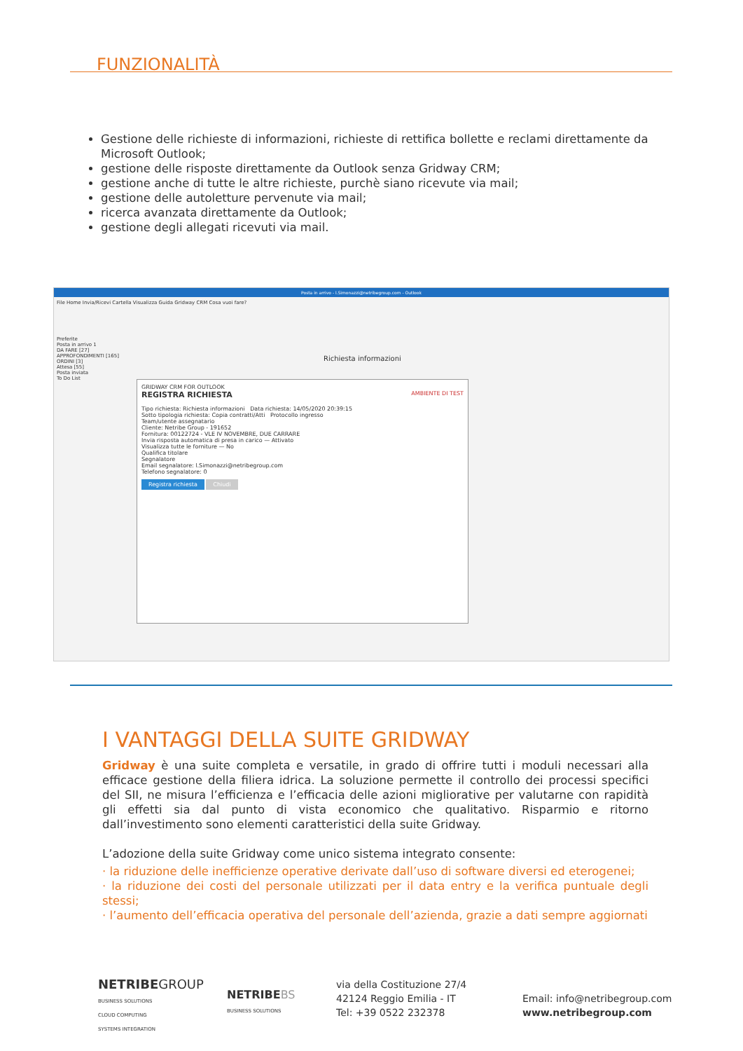FUNZIONALITÀ
Gestione delle richieste di informazioni, richieste di rettifica bollette e reclami direttamente da Microsoft Outlook;
gestione delle risposte direttamente da Outlook senza Gridway CRM;
gestione anche di tutte le altre richieste, purchè siano ricevute via mail;
gestione delle autoletture pervenute via mail;
ricerca avanzata direttamente da Outlook;
gestione degli allegati ricevuti via mail.
Posta in arrivo - l.Simonazzi@netribegroup.com - Outlook
File Home Invia/Ricevi Cartella Visualizza Guida Gridway CRM Cosa vuoi fare?
Preferite
Posta in arrivo 1
DA FARE [27]
APPROFONDIMENTI [165]
ORDINI [3]
Attesa [55]
Posta inviata
To Do List
Richiesta informazioni
GRIDWAY CRM FOR OUTLOOK
REGISTRA RICHIESTA AMBIENTE DI TEST
Tipo richiesta: Richiesta informazioni Data richiesta: 14/05/2020 20:39:15
Sotto tipologia richiesta: Copia contratti/Atti Protocollo ingresso
Team/utente assegnatario
Cliente: Netribe Group - 191652
Fornitura: 00122724 - VLE IV NOVEMBRE, DUE CARRARE
Invia risposta automatica di presa in carico — Attivato
Visualizza tutte le forniture — No
Qualifica titolare
Segnalatore
Email segnalatore: l.Simonazzi@netribegroup.com
Telefono segnalatore: 0
Registra richiesta Chiudi
I VANTAGGI DELLA SUITE GRIDWAY
Gridway è una suite completa e versatile, in grado di offrire tutti i moduli necessari alla efficace gestione della filiera idrica. La soluzione permette il controllo dei processi specifici del SII, ne misura l’efficienza e l’efficacia delle azioni migliorative per valutarne con rapidità gli effetti sia dal punto di vista economico che qualitativo. Risparmio e ritorno dall’investimento sono elementi caratteristici della suite Gridway.
L’adozione della suite Gridway come unico sistema integrato consente:
· la riduzione delle inefficienze operative derivate dall’uso di software diversi ed eterogenei;
· la riduzione dei costi del personale utilizzati per il data entry e la verifica puntuale degli stessi;
· l’aumento dell’efficacia operativa del personale dell’azienda, grazie a dati sempre aggiornati
NETRIBE GROUP
BUSINESS SOLUTIONS
CLOUD COMPUTING
SYSTEMS INTEGRATION
NETRIBE BS
BUSINESS SOLUTIONS
via della Costituzione 27/4
42124 Reggio Emilia - IT
Tel: +39 0522 232378
Email: info@netribegroup.com
www.netribegroup.com